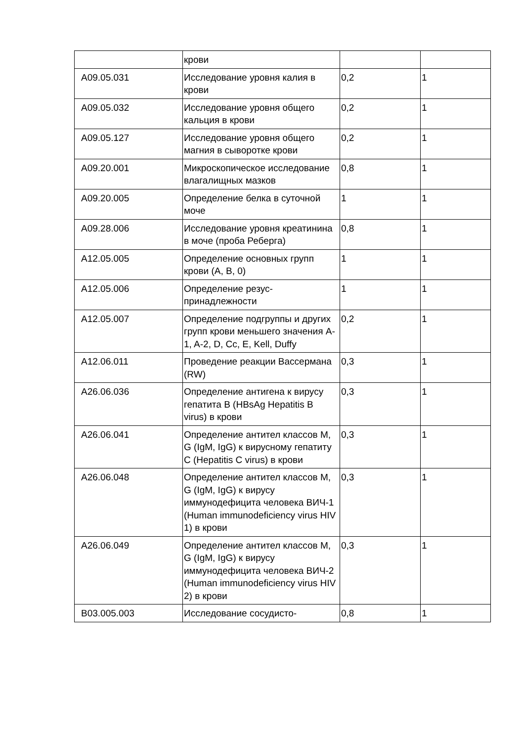| | крови | | |
| A09.05.031 | Исследование уровня калия в крови | 0,2 | 1 |
| A09.05.032 | Исследование уровня общего кальция в крови | 0,2 | 1 |
| A09.05.127 | Исследование уровня общего магния в сыворотке крови | 0,2 | 1 |
| A09.20.001 | Микроскопическое исследование влагалищных мазков | 0,8 | 1 |
| A09.20.005 | Определение белка в суточной моче | 1 | 1 |
| A09.28.006 | Исследование уровня креатинина в моче (проба Реберга) | 0,8 | 1 |
| A12.05.005 | Определение основных групп крови (A, B, 0) | 1 | 1 |
| A12.05.006 | Определение резус-принадлежности | 1 | 1 |
| A12.05.007 | Определение подгруппы и других групп крови меньшего значения A-1, A-2, D, Cc, E, Kell, Duffy | 0,2 | 1 |
| A12.06.011 | Проведение реакции Вассермана (RW) | 0,3 | 1 |
| A26.06.036 | Определение антигена к вирусу гепатита B (HBsAg Hepatitis B virus) в крови | 0,3 | 1 |
| A26.06.041 | Определение антител классов M, G (IgM, IgG) к вирусному гепатиту C (Hepatitis C virus) в крови | 0,3 | 1 |
| A26.06.048 | Определение антител классов M, G (IgM, IgG) к вирусу иммунодефицита человека ВИЧ-1 (Human immunodeficiency virus HIV 1) в крови | 0,3 | 1 |
| A26.06.049 | Определение антител классов M, G (IgM, IgG) к вирусу иммунодефицита человека ВИЧ-2 (Human immunodeficiency virus HIV 2) в крови | 0,3 | 1 |
| B03.005.003 | Исследование сосудисто- | 0,8 | 1 |